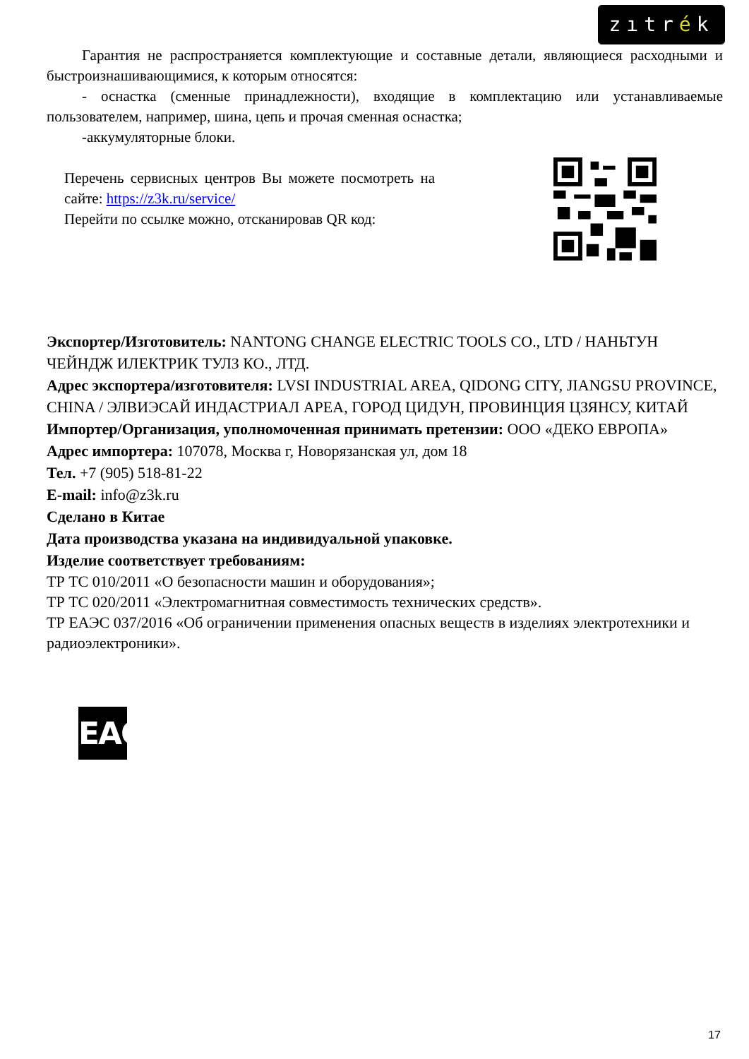zıtrék
Гарантия не распространяется комплектующие и составные детали, являющиеся расходными и быстроизнашивающимися, к которым относятся:
- оснастка (сменные принадлежности), входящие в комплектацию или устанавливаемые пользователем, например, шина, цепь и прочая сменная оснастка;
-аккумуляторные блоки.
Перечень сервисных центров Вы можете посмотреть на сайте: https://z3k.ru/service/
Перейти по ссылке можно, отсканировав QR код:
Экспортер/Изготовитель: NANTONG CHANGE ELECTRIC TOOLS CO., LTD / НАНЬТУН ЧЕЙНДЖ ИЛЕКТРИК ТУЛЗ КО., ЛТД.
Адрес экспортера/изготовителя: LVSI INDUSTRIAL AREA, QIDONG CITY, JIANGSU PROVINCE, CHINA / ЭЛВИЭСАЙ ИНДАСТРИАЛ АРЕА, ГОРОД ЦИДУН, ПРОВИНЦИЯ ЦЗЯНСУ, КИТАЙ
Импортер/Организация, уполномоченная принимать претензии: ООО «ДЕКО ЕВРОПА»
Адрес импортера: 107078, Москва г, Новорязанская ул, дом 18
Тел. +7 (905) 518-81-22
E-mail: info@z3k.ru
Сделано в Китае
Дата производства указана на индивидуальной упаковке.
Изделие соответствует требованиям:
ТР ТС 010/2011 «О безопасности машин и оборудования»;
ТР ТС 020/2011 «Электромагнитная совместимость технических средств».
ТР ЕАЭС 037/2016 «Об ограничении применения опасных веществ в изделиях электротехники и радиоэлектроники».
EAC
17